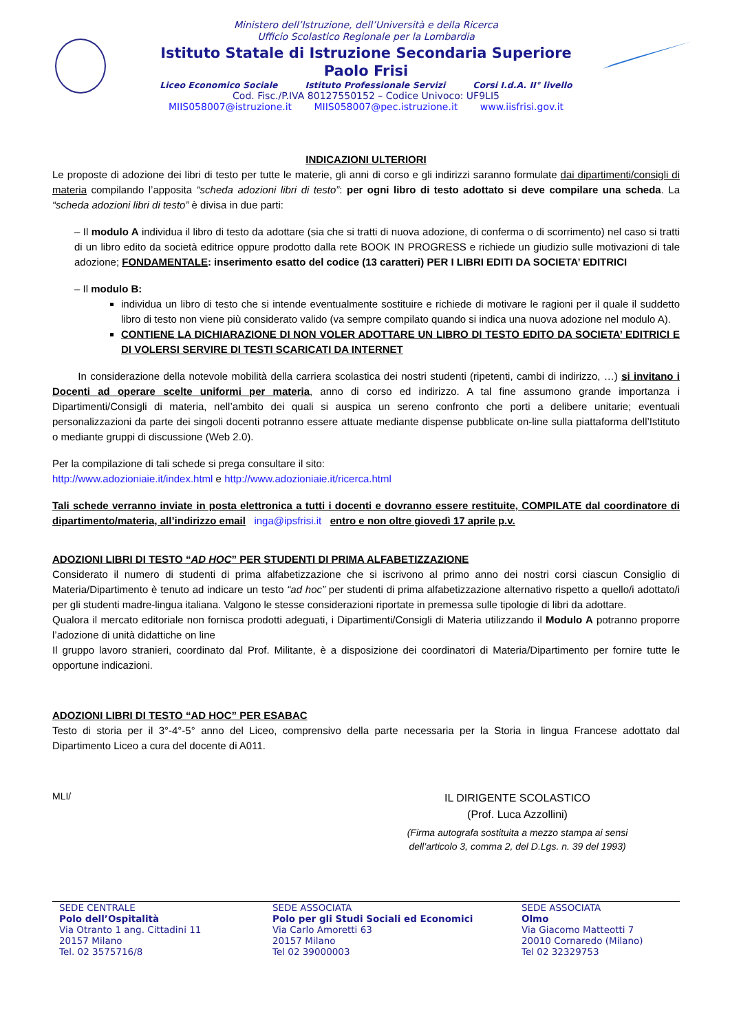Ministero dell’Istruzione, dell’Università e della Ricerca
Ufficio Scolastico Regionale per la Lombardia
Istituto Statale di Istruzione Secondaria Superiore
Paolo Frisi
Liceo Economico Sociale Istituto Professionale Servizi Corsi I.d.A. II° livello
Cod. Fisc./P.IVA 80127550152 – Codice Univoco: UF9LI5
MIIS058007@istruzione.it MIIS058007@pec.istruzione.it www.iisfrisi.gov.it
INDICAZIONI ULTERIORI
Le proposte di adozione dei libri di testo per tutte le materie, gli anni di corso e gli indirizzi saranno formulate dai dipartimenti/consigli di materia compilando l’apposita “scheda adozioni libri di testo”: per ogni libro di testo adottato si deve compilare una scheda. La “scheda adozioni libri di testo” è divisa in due parti:
– Il modulo A individua il libro di testo da adottare (sia che si tratti di nuova adozione, di conferma o di scorrimento) nel caso si tratti di un libro edito da società editrice oppure prodotto dalla rete BOOK IN PROGRESS e richiede un giudizio sulle motivazioni di tale adozione; FONDAMENTALE: inserimento esatto del codice (13 caratteri) PER I LIBRI EDITI DA SOCIETA’ EDITRICI
– Il modulo B:
individua un libro di testo che si intende eventualmente sostituire e richiede di motivare le ragioni per il quale il suddetto libro di testo non viene più considerato valido (va sempre compilato quando si indica una nuova adozione nel modulo A).
CONTIENE LA DICHIARAZIONE DI NON VOLER ADOTTARE UN LIBRO DI TESTO EDITO DA SOCIETA’ EDITRICI E DI VOLERSI SERVIRE DI TESTI SCARICATI DA INTERNET
In considerazione della notevole mobilità della carriera scolastica dei nostri studenti (ripetenti, cambi di indirizzo, …) si invitano i Docenti ad operare scelte uniformi per materia, anno di corso ed indirizzo. A tal fine assumono grande importanza i Dipartimenti/Consigli di materia, nell’ambito dei quali si auspica un sereno confronto che porti a delibere unitarie; eventuali personalizzazioni da parte dei singoli docenti potranno essere attuate mediante dispense pubblicate on-line sulla piattaforma dell’Istituto o mediante gruppi di discussione (Web 2.0).
Per la compilazione di tali schede si prega consultare il sito:
http://www.adozioniaie.it/index.html e http://www.adozioniaie.it/ricerca.html
Tali schede verranno inviate in posta elettronica a tutti i docenti e dovranno essere restituite, COMPILATE dal coordinatore di dipartimento/materia, all’indirizzo email inga@ipsfrisi.it entro e non oltre giovedì 17 aprile p.v.
ADOZIONI LIBRI DI TESTO “AD HOC” PER STUDENTI DI PRIMA ALFABETIZZAZIONE
Considerato il numero di studenti di prima alfabetizzazione che si iscrivono al primo anno dei nostri corsi ciascun Consiglio di Materia/Dipartimento è tenuto ad indicare un testo “ad hoc” per studenti di prima alfabetizzazione alternativo rispetto a quello/i adottato/i per gli studenti madre-lingua italiana. Valgono le stesse considerazioni riportate in premessa sulle tipologie di libri da adottare.
Qualora il mercato editoriale non fornisca prodotti adeguati, i Dipartimenti/Consigli di Materia utilizzando il Modulo A potranno proporre l’adozione di unità didattiche on line
Il gruppo lavoro stranieri, coordinato dal Prof. Militante, è a disposizione dei coordinatori di Materia/Dipartimento per fornire tutte le opportune indicazioni.
ADOZIONI LIBRI DI TESTO “AD HOC” PER ESABAC
Testo di storia per il 3°-4°-5° anno del Liceo, comprensivo della parte necessaria per la Storia in lingua Francese adottato dal Dipartimento Liceo a cura del docente di A011.
MLI/
IL DIRIGENTE SCOLASTICO
(Prof. Luca Azzollini)
(Firma autografa sostituita a mezzo stampa ai sensi
dell’articolo 3, comma 2, del D.Lgs. n. 39 del 1993)
SEDE CENTRALE
Polo dell’Ospitalità
Via Otranto 1 ang. Cittadini 11
20157 Milano
Tel. 02 3575716/8
SEDE ASSOCIATA
Polo per gli Studi Sociali ed Economici
Via Carlo Amoretti 63
20157 Milano
Tel 02 39000003
SEDE ASSOCIATA
Olmo
Via Giacomo Matteotti 7
20010 Cornaredo (Milano)
Tel 02 32329753